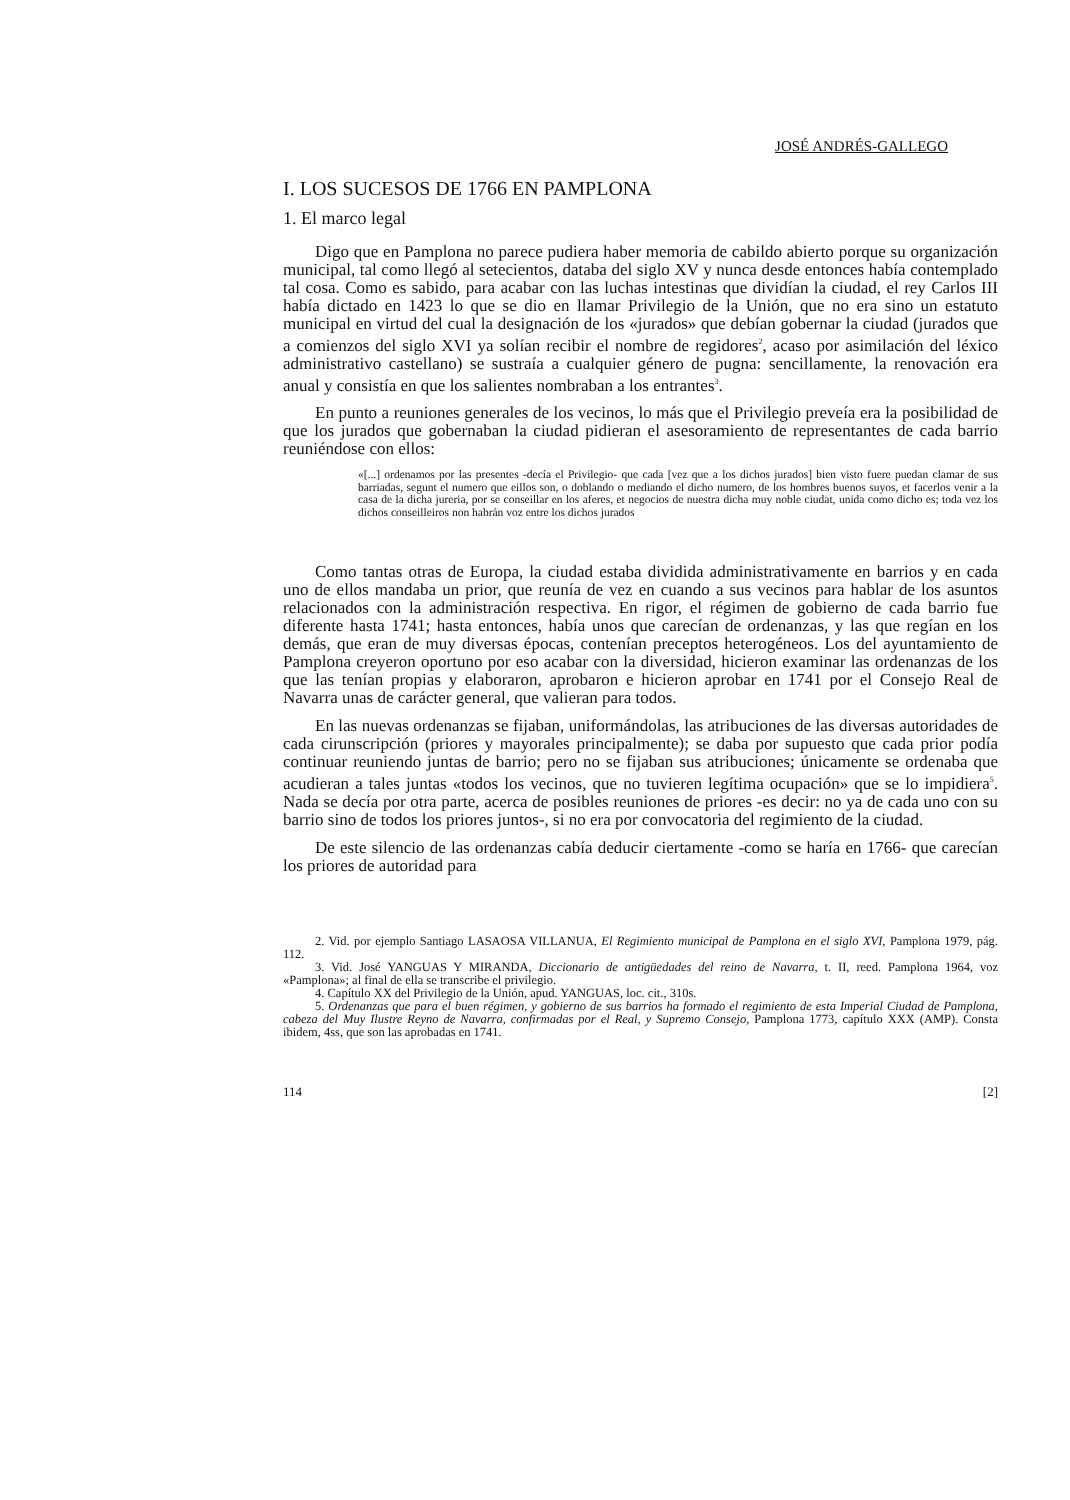JOSÉ ANDRÉS-GALLEGO
I. LOS SUCESOS DE 1766 EN PAMPLONA
1. El marco legal
Digo que en Pamplona no parece pudiera haber memoria de cabildo abierto porque su organización municipal, tal como llegó al setecientos, databa del siglo XV y nunca desde entonces había contemplado tal cosa. Como es sabido, para acabar con las luchas intestinas que dividían la ciudad, el rey Carlos III había dictado en 1423 lo que se dio en llamar Privilegio de la Unión, que no era sino un estatuto municipal en virtud del cual la designación de los «jurados» que debían gobernar la ciudad (jurados que a comienzos del siglo XVI ya solían recibir el nombre de regidores<sup>2</sup>, acaso por asimilación del léxico administrativo castellano) se sustraía a cualquier género de pugna: sencillamente, la renovación era anual y consistía en que los salientes nombraban a los entrantes<sup>3</sup>.
En punto a reuniones generales de los vecinos, lo más que el Privilegio preveía era la posibilidad de que los jurados que gobernaban la ciudad pidieran el asesoramiento de representantes de cada barrio reuniéndose con ellos:
«[...] ordenamos por las presentes -decía el Privilegio- que cada [vez que a los dichos jurados] bien visto fuere puedan clamar de sus barriadas, segunt el numero que eillos son, o doblando o mediando el dicho numero, de los hombres buenos suyos, et facerlos venir a la casa de la dicha jureria, por se conseillar en los aferes, et negocios de nuestra dicha muy noble ciudat, unida como dicho es; toda vez los dichos conseilleiros non habrán voz entre los dichos jurados
Como tantas otras de Europa, la ciudad estaba dividida administrativamente en barrios y en cada uno de ellos mandaba un prior, que reunía de vez en cuando a sus vecinos para hablar de los asuntos relacionados con la administración respectiva. En rigor, el régimen de gobierno de cada barrio fue diferente hasta 1741; hasta entonces, había unos que carecían de ordenanzas, y las que regían en los demás, que eran de muy diversas épocas, contenían preceptos heterogéneos. Los del ayuntamiento de Pamplona creyeron oportuno por eso acabar con la diversidad, hicieron examinar las ordenanzas de los que las tenían propias y elaboraron, aprobaron e hicieron aprobar en 1741 por el Consejo Real de Navarra unas de carácter general, que valieran para todos.
En las nuevas ordenanzas se fijaban, uniformándolas, las atribuciones de las diversas autoridades de cada cirunscripción (priores y mayorales principalmente); se daba por supuesto que cada prior podía continuar reuniendo juntas de barrio; pero no se fijaban sus atribuciones; únicamente se ordenaba que acudieran a tales juntas «todos los vecinos, que no tuvieren legítima ocupación» que se lo impidiera<sup>5</sup>. Nada se decía por otra parte, acerca de posibles reuniones de priores -es decir: no ya de cada uno con su barrio sino de todos los priores juntos-, si no era por convocatoria del regimiento de la ciudad.
De este silencio de las ordenanzas cabía deducir ciertamente -como se haría en 1766- que carecían los priores de autoridad para
2. Vid. por ejemplo Santiago LASAOSA VILLANUA, El Regimiento municipal de Pamplona en el siglo XVI, Pamplona 1979, pág. 112.
3. Vid. José YANGUAS Y MIRANDA, Diccionario de antigüedades del reino de Navarra, t. II, reed. Pamplona 1964, voz «Pamplona»; al final de ella se transcribe el privilegio.
4. Capítulo XX del Privilegio de la Unión, apud. YANGUAS, loc. cit., 310s.
5. Ordenanzas que para el buen régimen, y gobierno de sus barrios ha formado el regimiento de esta Imperial Ciudad de Pamplona, cabeza del Muy Ilustre Reyno de Navarra, confirmadas por el Real, y Supremo Consejo, Pamplona 1773, capítulo XXX (AMP). Consta ibidem, 4ss, que son las aprobadas en 1741.
114 [2]